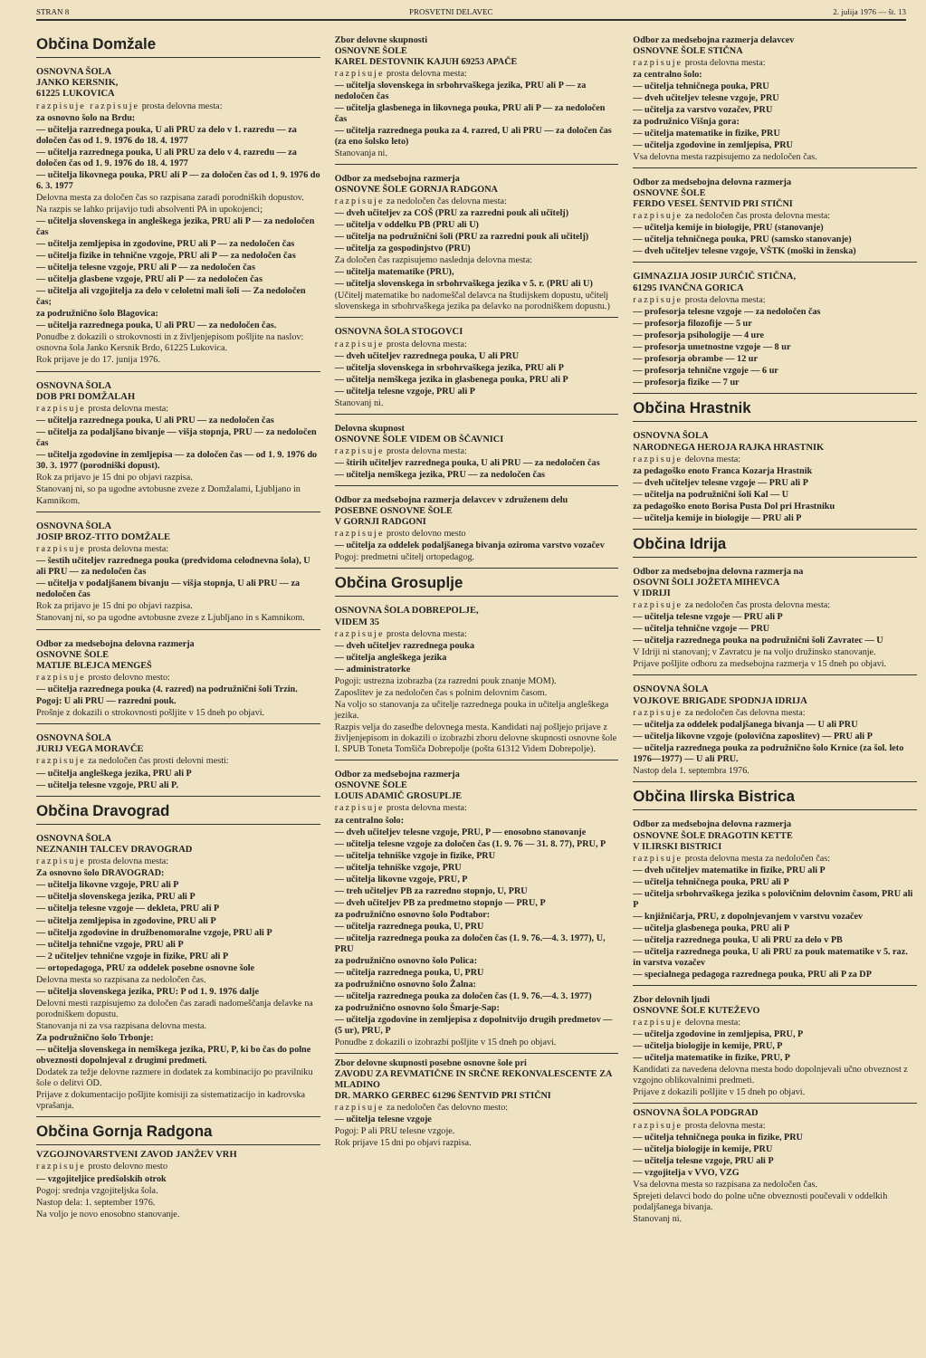STRAN 8 PROSVETNI DELAVEC 2. julija 1976 — št. 13
Občina Domžale
OSNOVNA ŠOLA
JANKO KERSNIK,
61225 LUKOVICA
razpisuje razpisuje prosta delovna mesta:
za osnovno šolo na Brdu:
— učitelja razrednega pouka, U ali PRU za delo v 1. razredu — za določen čas od 1. 9. 1976 do 18. 4. 1977
— učitelja razrednega pouka, U ali PRU za delo v 4. razredu — za določen čas od 1. 9. 1976 do 18. 4. 1977
— učitelja likovnega pouka, PRU ali P — za določen čas od 1. 9. 1976 do 6. 3. 1977
Delovna mesta za določen čas so razpisana zaradi porodniških dopustov.
Na razpis se lahko prijavijo tudi absolventi PA in upokojenci;
— učitelja slovenskega in angleškega jezika, PRU ali P — za nedoločen čas
— učitelja zemljepisa in zgodovine, PRU ali P — za nedoločen čas
— učitelja fizike in tehnične vzgoje, PRU ali P — za nedoločen čas
— učitelja telesne vzgoje, PRU ali P — za nedoločen čas
— učitelja glasbene vzgoje, PRU ali P — za nedoločen čas
— učitelja ali vzgojitelja za delo v celoletni mali šoli — Za nedoločen čas;
za podružnično šolo Blagovica:
— učitelja razrednega pouka, U ali PRU — za nedoločen čas.
Ponudbe z dokazili o strokovnosti in z življenjepisom pošljite na naslov: osnovna šola Janko Kersnik Brdo, 61225 Lukovica.
Rok prijave je do 17. junija 1976.
OSNOVNA ŠOLA
DOB PRI DOMŽALAH
razpisuje prosta delovna mesta:
— učitelja razrednega pouka, U ali PRU — za nedoločen čas
— učitelja za podaljšano bivanje — višja stopnja, PRU — za nedoločen čas
— učitelja zgodovine in zemljepisa — za določen čas — od 1. 9. 1976 do 30. 3. 1977 (porodniški dopust).
Rok za prijavo je 15 dni po objavi razpisa.
Stanovanj ni, so pa ugodne avtobusne zveze z Domžalami, Ljubljano in Kamnikom.
OSNOVNA ŠOLA
JOSIP BROZ-TITO DOMŽALE
razpisuje prosta delovna mesta:
— šestih učiteljev razrednega pouka (predvidoma celodnevna šola), U ali PRU — za nedoločen čas
— učitelja v podaljšanem bivanju — višja stopnja, U ali PRU — za nedoločen čas
Rok za prijavo je 15 dni po objavi razpisa.
Stanovanj ni, so pa ugodne avtobusne zveze z Ljubljano in s Kamnikom.
Odbor za medsebojna delovna razmerja
OSNOVNE ŠOLE
MATIJE BLEJCA MENGEŠ
razpisuje prosto delovno mesto:
— učitelja razrednega pouka (4. razred) na podružnični šoli Trzin.
Pogoj: U ali PRU — razredni pouk.
Prošnje z dokazili o strokovnosti pošljite v 15 dneh po objavi.
OSNOVNA ŠOLA
JURIJ VEGA MORAVČE
razpisuje za nedoločen čas prosti delovni mesti:
— učitelja angleškega jezika, PRU ali P
— učitelja telesne vzgoje, PRU ali P.
Občina Dravograd
OSNOVNA ŠOLA
NEZNANIH TALCEV DRAVOGRAD
razpisuje prosta delovna mesta:
Za osnovno šolo DRAVOGRAD:
— učitelja likovne vzgoje, PRU ali P
— učitelja slovenskega jezika, PRU ali P
— učitelja telesne vzgoje — dekleta, PRU ali P
— učitelja zemljepisa in zgodovine, PRU ali P
— učitelja zgodovine in družbenomoralne vzgoje, PRU ali P
— učitelja tehnične vzgoje, PRU ali P
— 2 učiteljev tehnične vzgoje in fizike, PRU ali P
— ortopedagoga, PRU za oddelek posebne osnovne šole
Delovna mesta so razpisana za nedoločen čas.
— učitelja slovenskega jezika, PRU: P od 1. 9. 1976 dalje
Delovni mesti razpisujemo za določen čas zaradi nadomeščanja delavke na porodniškem dopustu.
Stanovanja ni za vsa razpisana delovna mesta.
Za podružnično šolo Trbonje:
— učitelja slovenskega in nemškega jezika, PRU, P, ki bo čas do polne obveznosti dopolnjeval z drugimi predmeti.
Dodatek za težje delovne razmere in dodatek za kombinacijo po pravilniku šole o delitvi OD.
Prijave z dokumentacijo pošljite komisiji za sistematizacijo in kadrovska vprašanja.
Občina Gornja Radgona
VZGOJNOVARSTVENI ZAVOD JANŽEV VRH
razpisuje prosto delovno mesto
— vzgojiteljice predšolskih otrok
Pogoj: srednja vzgojiteljska šola.
Nastop dela: 1. september 1976.
Na voljo je novo enosobno stanovanje.
Zbor delovne skupnosti
OSNOVNE ŠOLE
KAREL DESTOVNIK KAJUH 69253 APAČE
razpisuje prosta delovna mesta:
— učitelja slovenskega in srbohrvaškega jezika, PRU ali P — za nedoločen čas
— učitelja glasbenega in likovnega pouka, PRU ali P — za nedoločen čas
— učitelja razrednega pouka za 4. razred, U ali PRU — za določen čas (za eno šolsko leto)
Stanovanja ni.
Odbor za medsebojna razmerja
OSNOVNE ŠOLE GORNJA RADGONA
razpisuje za nedoločen čas delovna mesta:
— dveh učiteljev za COŠ (PRU za razredni pouk ali učitelj)
— učitelja v oddelku PB (PRU ali U)
— učitelja na podružnični šoli (PRU za razredni pouk ali učitelj)
— učitelja za gospodinjstvo (PRU)
Za določen čas razpisujemo naslednja delovna mesta:
— učitelja matematike (PRU),
— učitelja slovenskega in srbohrvaškega jezika v 5. r. (PRU ali U)
(Učitelj matematike bo nadomeščal delavca na študijskem dopustu, učitelj slovenskega in srbohrvaškega jezika pa delavko na porodniškem dopustu.)
OSNOVNA ŠOLA STOGOVCI
razpisuje prosta delovna mesta:
— dveh učiteljev razrednega pouka, U ali PRU
— učitelja slovenskega in srbohrvaškega jezika, PRU ali P
— učitelja nemškega jezika in glasbenega pouka, PRU ali P
— učitelja telesne vzgoje, PRU ali P
Stanovanj ni.
Delovna skupnost
OSNOVNE ŠOLE VIDEM OB ŠČAVNICI
razpisuje prosta delovna mesta:
— štirih učiteljev razrednega pouka, U ali PRU — za nedoločen čas
— učitelja nemškega jezika, PRU — za nedoločen čas
Odbor za medsebojna razmerja delavcev v združenem delu
POSEBNE OSNOVNE ŠOLE
V GORNJI RADGONI
razpisuje prosto delovno mesto
— učitelja za oddelek podaljšanega bivanja oziroma varstvo vozačev
Pogoj: predmetni učitelj ortopedagog.
Občina Grosuplje
OSNOVNA ŠOLA DOBREPOLJE,
VIDEM 35
razpisuje prosta delovna mesta:
— dveh učiteljev razrednega pouka
— učitelja angleškega jezika
— administratorke
Pogoji: ustrezna izobrazba (za razredni pouk znanje MOM).
Zaposlitev je za nedoločen čas s polnim delovnim časom.
Na voljo so stanovanja za učitelje razrednega pouka in učitelja angleškega jezika.
Razpis velja do zasedbe delovnega mesta. Kandidati naj pošljejo prijave z življenjepisom in dokazili o izobrazbi zboru delovne skupnosti osnovne šole I. SPUB Toneta Tomšiča Dobrepolje (pošta 61312 Videm Dobrepolje).
Odbor za medsebojna razmerja
OSNOVNE ŠOLE
LOUIS ADAMIČ GROSUPLJE
razpisuje prosta delovna mesta:
za centralno šolo:
— dveh učiteljev telesne vzgoje, PRU, P — enosobno stanovanje
— učitelja telesne vzgoje za določen čas (1. 9. 76 — 31. 8. 77), PRU, P
— učitelja tehniške vzgoje in fizike, PRU
— učitelja tehniške vzgoje, PRU
— učitelja likovne vzgoje, PRU, P
— treh učiteljev PB za razredno stopnjo, U, PRU
— dveh učiteljev PB za predmetno stopnjo — PRU, P
za podružnično osnovno šolo Podtabor:
— učitelja razrednega pouka, U, PRU
— učitelja razrednega pouka za določen čas (1. 9. 76.—4. 3. 1977), U, PRU
za podružnično osnovno šolo Polica:
— učitelja razrednega pouka, U, PRU
za podružnično osnovno šolo Žalna:
— učitelja razrednega pouka za določen čas (1. 9. 76.—4. 3. 1977)
za podružnično osnovno šolo Šmarje-Sap:
— učitelja zgodovine in zemljepisa z dopolnitvijo drugih predmetov — (5 ur), PRU, P
Ponudbe z dokazili o izobrazbi pošljite v 15 dneh po objavi.
Zbor delovne skupnosti posebne osnovne šole pri
ZAVODU ZA REVMATIČNE IN SRČNE REKONVALESCENTE ZA MLADINO
DR. MARKO GERBEC 61296 ŠENTVID PRI STIČNI
razpisuje za nedoločen čas delovno mesto:
— učitelja telesne vzgoje
Pogoj: P ali PRU telesne vzgoje.
Rok prijave 15 dni po objavi razpisa.
Odbor za medsebojna razmerja delavcev
OSNOVNE ŠOLE STIČNA
razpisuje prosta delovna mesta:
za centralno šolo:
— učitelja tehničnega pouka, PRU
— dveh učiteljev telesne vzgoje, PRU
— učitelja za varstvo vozačev, PRU
za podružnico Višnja gora:
— učitelja matematike in fizike, PRU
— učitelja zgodovine in zemljepisa, PRU
Vsa delovna mesta razpisujemo za nedoločen čas.
Odbor za medsebojna delovna razmerja
OSNOVNE ŠOLE
FERDO VESEL ŠENTVID PRI STIČNI
razpisuje za nedoločen čas prosta delovna mesta:
— učitelja kemije in biologije, PRU (stanovanje)
— učitelja tehničnega pouka, PRU (samsko stanovanje)
— dveh učiteljev telesne vzgoje, VŠTK (moški in ženska)
GIMNAZIJA JOSIP JURČIČ STIČNA,
61295 IVANČNA GORICA
razpisuje prosta delovna mesta:
— profesorja telesne vzgoje — za nedoločen čas
— profesorja filozofije — 5 ur
— profesorja psihologije — 4 ure
— profesorja umetnostne vzgoje — 8 ur
— profesorja obrambe — 12 ur
— profesorja tehnične vzgoje — 6 ur
— profesorja fizike — 7 ur
Občina Hrastnik
OSNOVNA ŠOLA
NARODNEGA HEROJA RAJKA HRASTNIK
razpisuje delovna mesta:
za pedagoško enoto Franca Kozarja Hrastnik
— dveh učiteljev telesne vzgoje — PRU ali P
— učitelja na podružnični šoli Kal — U
za pedagoško enoto Borisa Pusta Dol pri Hrastniku
— učitelja kemije in biologije — PRU ali P
Občina Idrija
Odbor za medsebojna delovna razmerja na
OSOVNI ŠOLI JOŽETA MIHEVCA
V IDRIJI
razpisuje za nedoločen čas prosta delovna mesta:
— učitelja telesne vzgoje — PRU ali P
— učitelja tehnične vzgoje — PRU
— učitelja razrednega pouka na podružnični šoli Zavratec — U
V Idriji ni stanovanj; v Zavratcu je na voljo družinsko stanovanje.
Prijave pošljite odboru za medsebojna razmerja v 15 dneh po objavi.
OSNOVNA ŠOLA
VOJKOVE BRIGADE SPODNJA IDRIJA
razpisuje za nedoločen čas delovna mesta:
— učitelja za oddelek podaljšanega bivanja — U ali PRU
— učitelja likovne vzgoje (polovična zaposlitev) — PRU ali P
— učitelja razrednega pouka za podružnično šolo Krnice (za šol. leto 1976—1977) — U ali PRU.
Nastop dela 1. septembra 1976.
Občina Ilirska Bistrica
Odbor za medsebojna delovna razmerja
OSNOVNE ŠOLE DRAGOTIN KETTE
V ILIRSKI BISTRICI
razpisuje prosta delovna mesta za nedoločen čas:
— dveh učiteljev matematike in fizike, PRU ali P
— učitelja tehničnega pouka, PRU ali P
— učitelja srbohrvaškega jezika s polovičnim delovnim časom, PRU ali P
— knjižničarja, PRU, z dopolnjevanjem v varstvu vozačev
— učitelja glasbenega pouka, PRU ali P
— učitelja razrednega pouka, U ali PRU za delo v PB
— učitelja razrednega pouka, U ali PRU za pouk matematike v 5. raz. in varstva vozačev
— specialnega pedagoga razrednega pouka, PRU ali P za DP
Zbor delovnih ljudi
OSNOVNE ŠOLE KUTEŽEVO
razpisuje delovna mesta:
— učitelja zgodovine in zemljepisa, PRU, P
— učitelja biologije in kemije, PRU, P
— učitelja matematike in fizike, PRU, P
Kandidati za navedena delovna mesta bodo dopolnjevali učno obveznost z vzgojno oblikovalnimi predmeti.
Prijave z dokazili pošljite v 15 dneh po objavi.
OSNOVNA ŠOLA PODGRAD
razpisuje prosta delovna mesta:
— učitelja tehničnega pouka in fizike, PRU
— učitelja biologije in kemije, PRU
— učitelja telesne vzgoje, PRU ali P
— vzgojitelja v VVO, VZG
Vsa delovna mesta so razpisana za nedoločen čas.
Sprejeti delavci bodo do polne učne obveznosti poučevali v oddelkih podaljšanega bivanja.
Stanovanj ni.